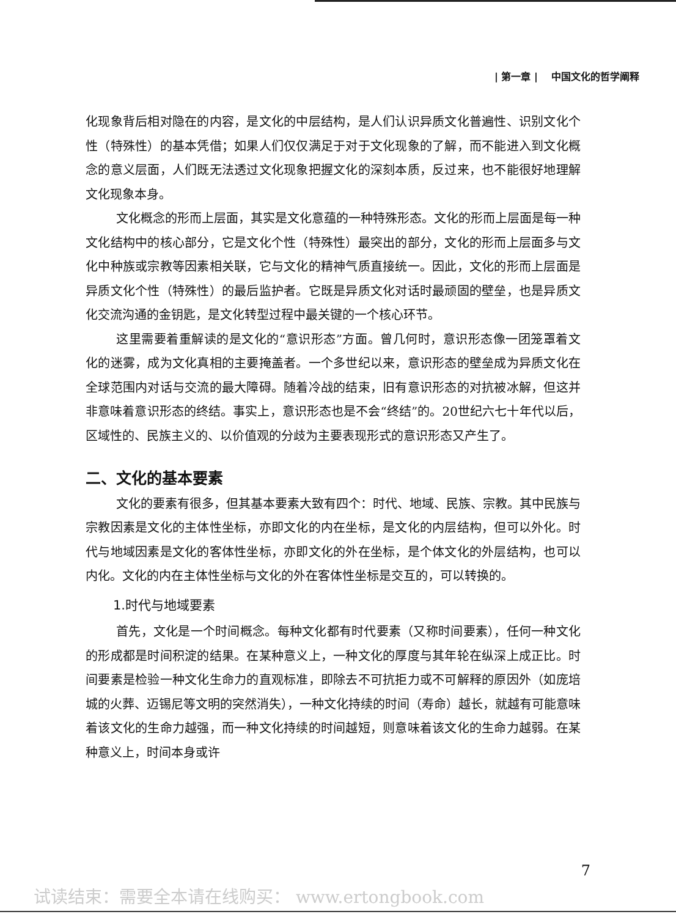| 第一章 | 中国文化的哲学阐释
化现象背后相对隐在的内容，是文化的中层结构，是人们认识异质文化普遍性、识别文化个性（特殊性）的基本凭借；如果人们仅仅满足于对于文化现象的了解，而不能进入到文化概念的意义层面，人们既无法透过文化现象把握文化的深刻本质，反过来，也不能很好地理解文化现象本身。
文化概念的形而上层面，其实是文化意蕴的一种特殊形态。文化的形而上层面是每一种文化结构中的核心部分，它是文化个性（特殊性）最突出的部分，文化的形而上层面多与文化中种族或宗教等因素相关联，它与文化的精神气质直接统一。因此，文化的形而上层面是异质文化个性（特殊性）的最后监护者。它既是异质文化对话时最顽固的壁垒，也是异质文化交流沟通的金钥匙，是文化转型过程中最关键的一个核心环节。
这里需要着重解读的是文化的“意识形态”方面。曾几何时，意识形态像一团笼罩着文化的迷雾，成为文化真相的主要掩盖者。一个多世纪以来，意识形态的壁垒成为异质文化在全球范围内对话与交流的最大障碍。随着冷战的结束，旧有意识形态的对抗被冰解，但这并非意味着意识形态的终结。事实上，意识形态也是不会“终结”的。20世纪六七十年代以后，区域性的、民族主义的、以价值观的分歧为主要表现形式的意识形态又产生了。
二、文化的基本要素
文化的要素有很多，但其基本要素大致有四个：时代、地域、民族、宗教。其中民族与宗教因素是文化的主体性坐标，亦即文化的内在坐标，是文化的内层结构，但可以外化。时代与地域因素是文化的客体性坐标，亦即文化的外在坐标，是个体文化的外层结构，也可以内化。文化的内在主体性坐标与文化的外在客体性坐标是交互的，可以转换的。
1.时代与地域要素
首先，文化是一个时间概念。每种文化都有时代要素（又称时间要素），任何一种文化的形成都是时间积淀的结果。在某种意义上，一种文化的厚度与其年轮在纵深上成正比。时间要素是检验一种文化生命力的直观标准，即除去不可抗拒力或不可解释的原因外（如庞培城的火葬、迈锡尼等文明的突然消失），一种文化持续的时间（寿命）越长，就越有可能意味着该文化的生命力越强，而一种文化持续的时间越短，则意味着该文化的生命力越弱。在某种意义上，时间本身或许
7
试读结束：需要全本请在线购买： www.ertongbook.com